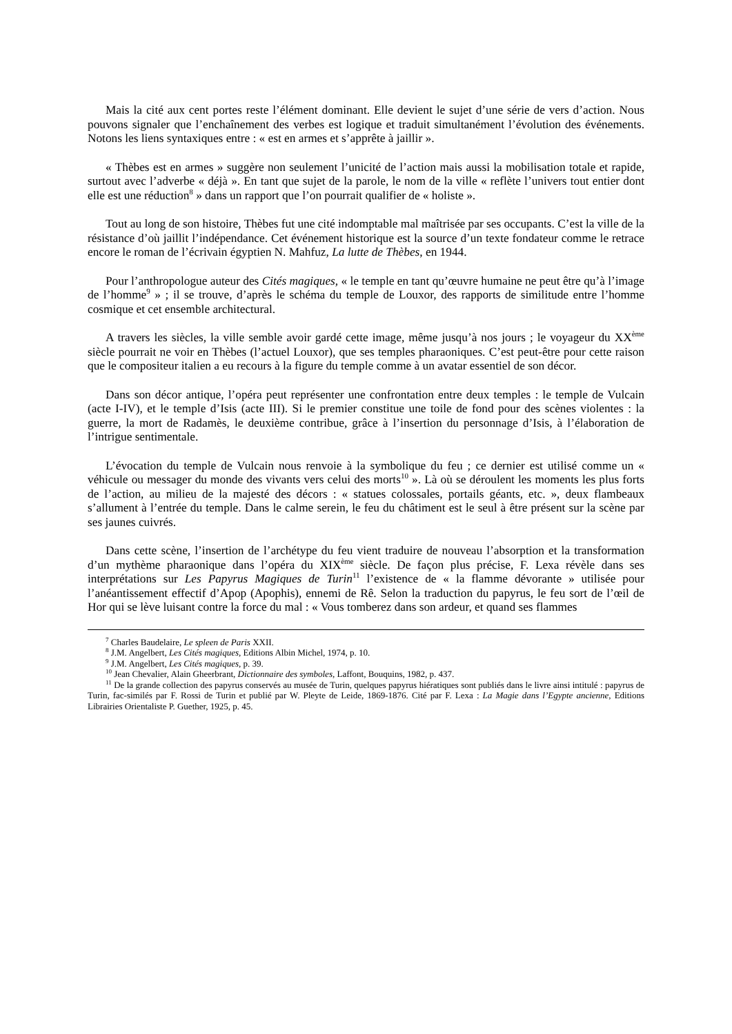Mais la cité aux cent portes reste l’élément dominant. Elle devient le sujet d’une série de vers d’action. Nous pouvons signaler que l’enchaînement des verbes est logique et traduit simultanément l’évolution des événements. Notons les liens syntaxiques entre : « est en armes et s’apprête à jaillir ».
« Thèbes est en armes » suggère non seulement l’unicité de l’action mais aussi la mobilisation totale et rapide, surtout avec l’adverbe « déjà ». En tant que sujet de la parole, le nom de la ville « reflète l’univers tout entier dont elle est une réduction<sup>8</sup> » dans un rapport que l’on pourrait qualifier de « holiste ».
Tout au long de son histoire, Thèbes fut une cité indomptable mal maîtrisée par ses occupants. C’est la ville de la résistance d’où jaillit l’indépendance. Cet événement historique est la source d’un texte fondateur comme le retrace encore le roman de l’écrivain égyptien N. Mahfuz, La lutte de Thèbes, en 1944.
Pour l’anthropologue auteur des Cités magiques, « le temple en tant qu’œuvre humaine ne peut être qu’à l’image de l’homme<sup>9</sup> » ; il se trouve, d’après le schéma du temple de Louxor, des rapports de similitude entre l’homme cosmique et cet ensemble architectural.
A travers les siècles, la ville semble avoir gardé cette image, même jusqu’à nos jours ; le voyageur du XX<sup>ème</sup> siècle pourrait ne voir en Thèbes (l’actuel Louxor), que ses temples pharaoniques. C’est peut-être pour cette raison que le compositeur italien a eu recours à la figure du temple comme à un avatar essentiel de son décor.
Dans son décor antique, l’opéra peut représenter une confrontation entre deux temples : le temple de Vulcain (acte I-IV), et le temple d’Isis (acte III). Si le premier constitue une toile de fond pour des scènes violentes : la guerre, la mort de Radamès, le deuxième contribue, grâce à l’insertion du personnage d’Isis, à l’élaboration de l’intrigue sentimentale.
L’évocation du temple de Vulcain nous renvoie à la symbolique du feu ; ce dernier est utilisé comme un « véhicule ou messager du monde des vivants vers celui des morts<sup>10</sup> ». Là où se déroulent les moments les plus forts de l’action, au milieu de la majesté des décors : « statues colossales, portails géants, etc. », deux flambeaux s’allument à l’entrée du temple. Dans le calme serein, le feu du châtiment est le seul à être présent sur la scène par ses jaunes cuivrés.
Dans cette scène, l’insertion de l’archétype du feu vient traduire de nouveau l’absorption et la transformation d’un mythème pharaonique dans l’opéra du XIX<sup>ème</sup> siècle. De façon plus précise, F. Lexa révèle dans ses interprétations sur Les Papyrus Magiques de Turin<sup>11</sup> l’existence de « la flamme dévorante » utilisée pour l’anéantissement effectif d’Apop (Apophis), ennemi de Rê. Selon la traduction du papyrus, le feu sort de l’œil de Hor qui se lève luisant contre la force du mal : « Vous tomberez dans son ardeur, et quand ses flammes
<sup>7</sup> Charles Baudelaire, Le spleen de Paris XXII.
<sup>8</sup> J.M. Angelbert, Les Cités magiques, Editions Albin Michel, 1974, p. 10.
<sup>9</sup> J.M. Angelbert, Les Cités magiques, p. 39.
<sup>10</sup> Jean Chevalier, Alain Gheerbrant, Dictionnaire des symboles, Laffont, Bouquins, 1982, p. 437.
<sup>11</sup> De la grande collection des papyrus conservés au musée de Turin, quelques papyrus hiératiques sont publiés dans le livre ainsi intitulé : papyrus de Turin, fac-similés par F. Rossi de Turin et publié par W. Pleyte de Leide, 1869-1876. Cité par F. Lexa : La Magie dans l’Egypte ancienne, Editions Librairies Orientaliste P. Guether, 1925, p. 45.